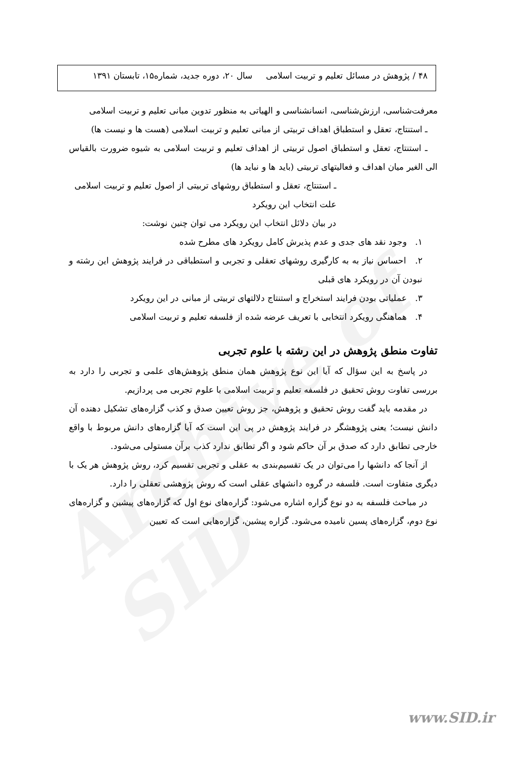Archive of SID
۴۸ / پژوهش در مسائل تعلیم و تربیت اسلامی سال ۲۰، دوره جدید، شماره۱۵، تابستان ۱۳۹۱
معرفت‌شناسی، ارزش‌شناسی، انسانشناسی و الهیاتی به منظور تدوین مبانی تعلیم و تربیت اسلامی
ـ استنتاج، تعقل و استطباق اهداف تربیتی از مبانی تعلیم و تربیت اسلامی (هست ها و نیست ها)
ـ استنتاج، تعقل و استطباق اصول تربیتی از اهداف تعلیم و تربیت اسلامی به شیوه ضرورت بالقیاس الی الغیر میان اهداف و فعالیتهای تربیتی (باید ها و نباید ها)
ـ استنتاج، تعقل و استطباق روشهای تربیتی از اصول تعلیم و تربیت اسلامی
علت انتخاب این رویکرد
در بیان دلائل انتخاب این رویکرد می توان چنین نوشت:
۱. وجود نقد های جدی و عدم پذیرش کامل رویکرد های مطرح شده
۲. احساس نیاز به به کارگیری روشهای تعقلی و تجربی و استطباقی در فرایند پژوهش این رشته و نبودن آن در رویکرد های قبلی
۳. عملیاتی بودن فرایند استخراج و استنتاج دلالتهای تربیتی از مبانی در این رویکرد
۴. هماهنگی رویکرد انتخابی با تعریف عرضه شده از فلسفه تعلیم و تربیت اسلامی
تفاوت منطق پژوهش در این رشته با علوم تجربی
در پاسخ به این سؤال که آیا این نوع پژوهش همان منطق پژوهش‌های علمی و تجربی را دارد به بررسی تفاوت روش تحقیق در فلسفه تعلیم و تربیت اسلامی با علوم تجربی می پردازیم.
در مقدمه باید گفت روش تحقیق و پژوهش، جز روش تعیین صدق و کذب گزاره‌های تشکیل دهنده آن دانش نیست؛ یعنی پژوهشگر در فرایند پژوهش در پی این است که آیا گزاره‌های دانش مربوط با واقع خارجی تطابق دارد که صدق بر آن حاکم شود و اگر تطابق ندارد کذب برآن مستولی می‌شود.
از آنجا که دانشها را می‌توان در یک تقسیم‌بندی به عقلی و تجربی تقسیم کرد، روش پژوهش هر یک با دیگری متفاوت است. فلسفه در گروه دانشهای عقلی است که روش پژوهشی تعقلی را دارد.
در مباحث فلسفه به دو نوع گزاره اشاره می‌شود: گزاره‌های نوع اول که گزاره‌های پیشین و گزاره‌های نوع دوم، گزاره‌های پسین نامیده می‌شود. گزاره پیشین، گزاره‌هایی است که تعیین
www.SID.ir